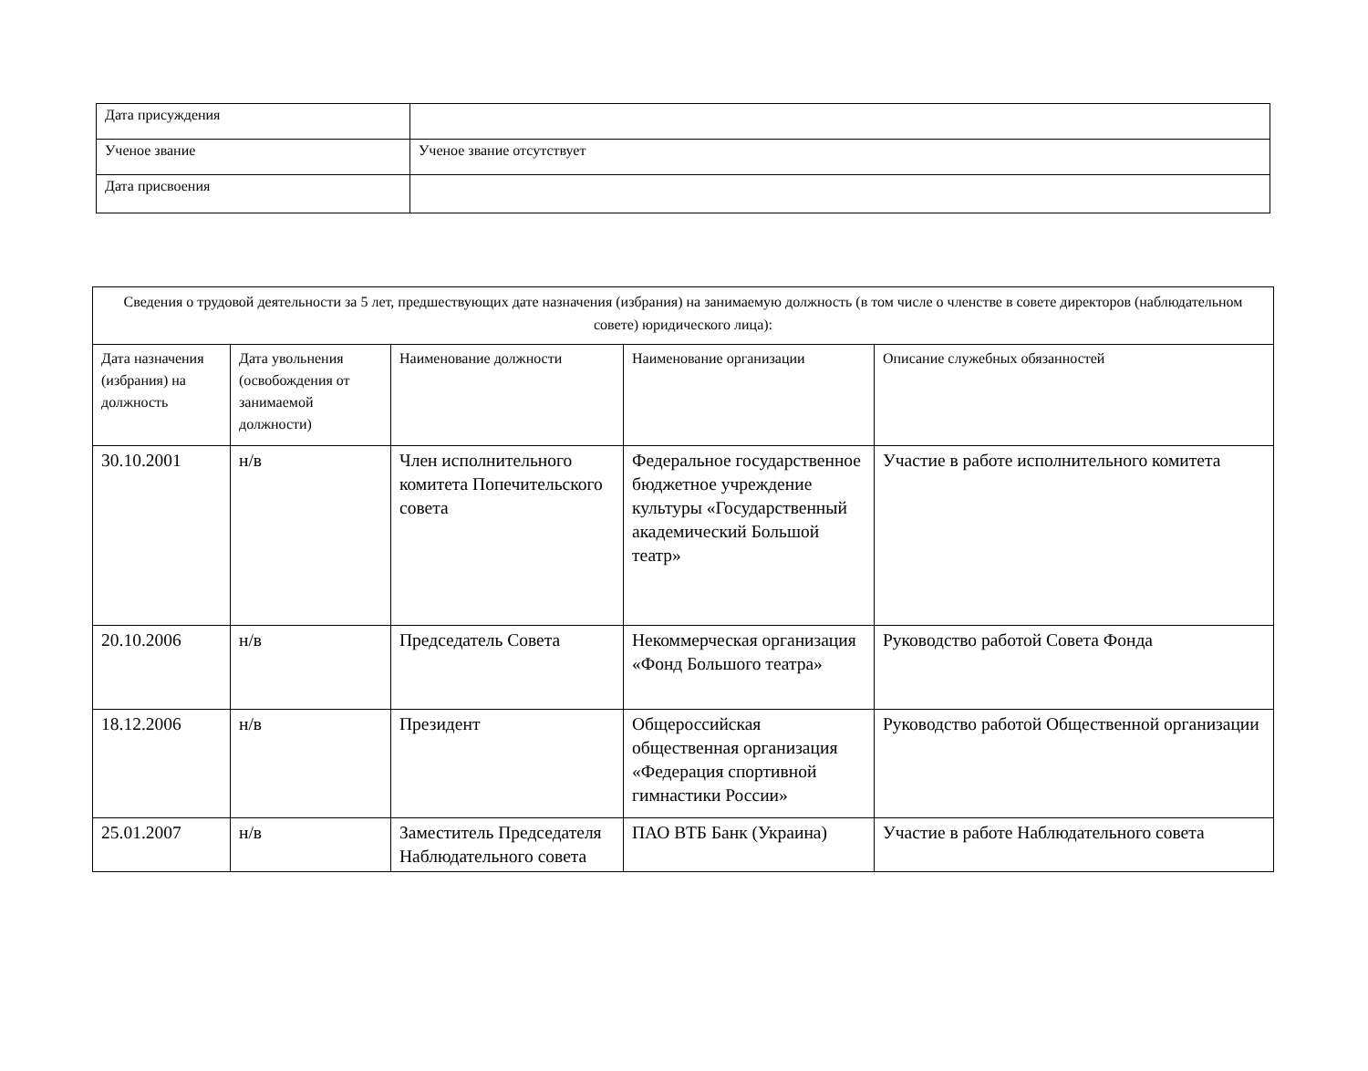| Дата присуждения | |
| Ученое звание | Ученое звание отсутствует |
| Дата присвоения | |
| Сведения о трудовой деятельности за 5 лет, предшествующих дате назначения (избрания) на занимаемую должность (в том числе о членстве в совете директоров (наблюдательном совете) юридического лица): | | | | |
| --- | --- | --- | --- | --- |
| Дата назначения (избрания) на должность | Дата увольнения (освобождения от занимаемой должности) | Наименование должности | Наименование организации | Описание служебных обязанностей |
| 30.10.2001 | н/в | Член исполнительного комитета Попечительского совета | Федеральное государственное бюджетное учреждение культуры «Государственный академический Большой театр» | Участие в работе исполнительного комитета |
| 20.10.2006 | н/в | Председатель Совета | Некоммерческая организация «Фонд Большого театра» | Руководство работой Совета Фонда |
| 18.12.2006 | н/в | Президент | Общероссийская общественная организация «Федерация спортивной гимнастики России» | Руководство работой Общественной организации |
| 25.01.2007 | н/в | Заместитель Председателя Наблюдательного совета | ПАО ВТБ Банк (Украина) | Участие в работе Наблюдательного совета |